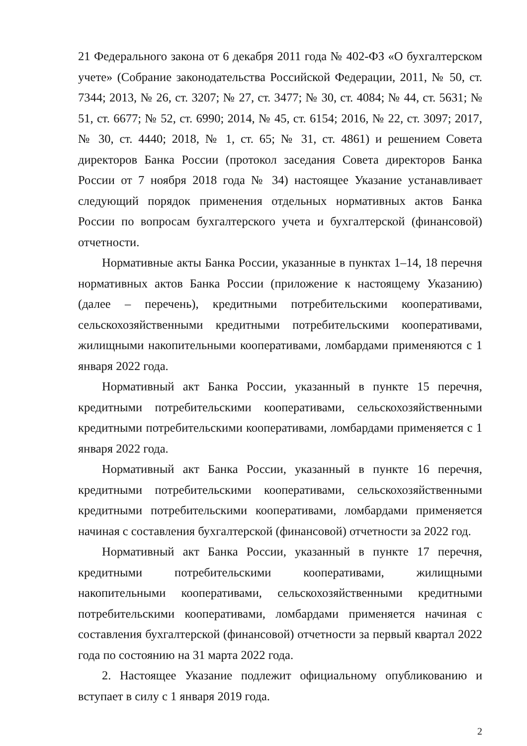21 Федерального закона от 6 декабря 2011 года № 402-ФЗ «О бухгалтерском учете» (Собрание законодательства Российской Федерации, 2011, № 50, ст. 7344; 2013, № 26, ст. 3207; № 27, ст. 3477; № 30, ст. 4084; № 44, ст. 5631; № 51, ст. 6677; № 52, ст. 6990; 2014, № 45, ст. 6154; 2016, № 22, ст. 3097; 2017, № 30, ст. 4440; 2018, № 1, ст. 65; № 31, ст. 4861) и решением Совета директоров Банка России (протокол заседания Совета директоров Банка России от 7 ноября 2018 года № 34) настоящее Указание устанавливает следующий порядок применения отдельных нормативных актов Банка России по вопросам бухгалтерского учета и бухгалтерской (финансовой) отчетности.
Нормативные акты Банка России, указанные в пунктах 1–14, 18 перечня нормативных актов Банка России (приложение к настоящему Указанию) (далее – перечень), кредитными потребительскими кооперативами, сельскохозяйственными кредитными потребительскими кооперативами, жилищными накопительными кооперативами, ломбардами применяются с 1 января 2022 года.
Нормативный акт Банка России, указанный в пункте 15 перечня, кредитными потребительскими кооперативами, сельскохозяйственными кредитными потребительскими кооперативами, ломбардами применяется с 1 января 2022 года.
Нормативный акт Банка России, указанный в пункте 16 перечня, кредитными потребительскими кооперативами, сельскохозяйственными кредитными потребительскими кооперативами, ломбардами применяется начиная с составления бухгалтерской (финансовой) отчетности за 2022 год.
Нормативный акт Банка России, указанный в пункте 17 перечня, кредитными потребительскими кооперативами, жилищными накопительными кооперативами, сельскохозяйственными кредитными потребительскими кооперативами, ломбардами применяется начиная с составления бухгалтерской (финансовой) отчетности за первый квартал 2022 года по состоянию на 31 марта 2022 года.
2. Настоящее Указание подлежит официальному опубликованию и вступает в силу с 1 января 2019 года.
2